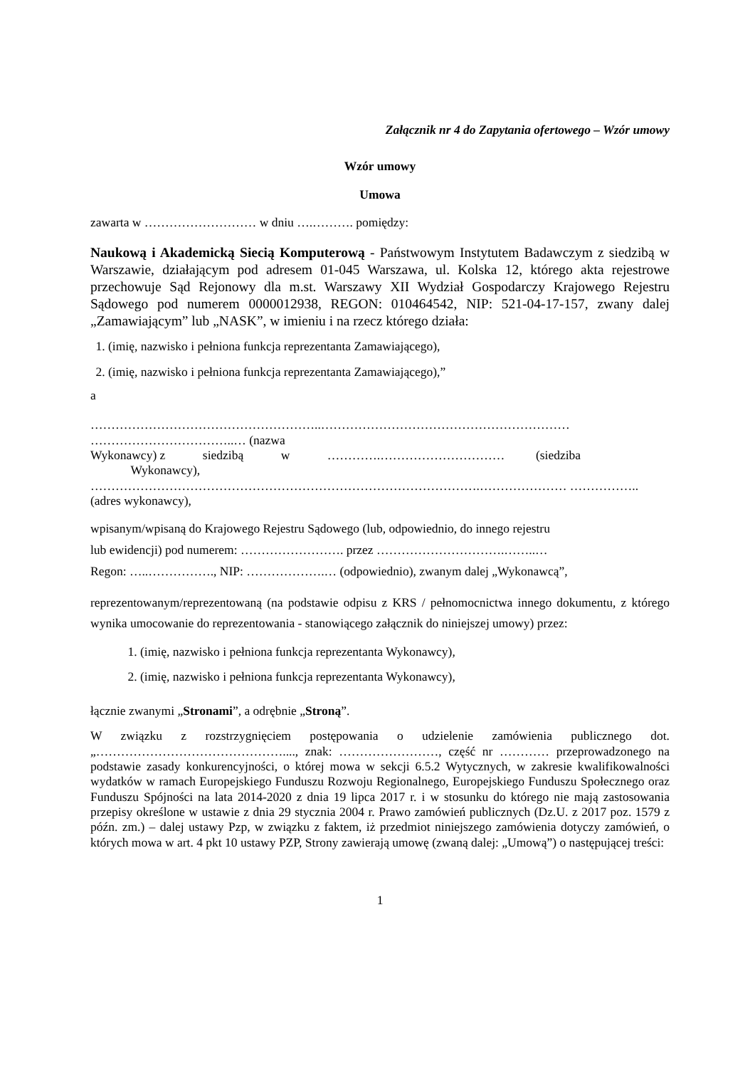Załącznik nr 4 do Zapytania ofertowego – Wzór umowy
Wzór umowy
Umowa
zawarta w ……………………… w dniu ….………. pomiędzy:
Naukową i Akademicką Siecią Komputerową - Państwowym Instytutem Badawczym z siedzibą w Warszawie, działającym pod adresem 01-045 Warszawa, ul. Kolska 12, którego akta rejestrowe przechowuje Sąd Rejonowy dla m.st. Warszawy XII Wydział Gospodarczy Krajowego Rejestru Sądowego pod numerem 0000012938, REGON: 010464542, NIP: 521-04-17-157, zwany dalej „Zamawiającym” lub „NASK”, w imieniu i na rzecz którego działa:
1. (imię, nazwisko i pełniona funkcja reprezentanta Zamawiającego),
2. (imię, nazwisko i pełniona funkcja reprezentanta Zamawiającego),”
a
………………………………………………..…………………………………………………… ……………………………..… (nazwa
Wykonawcy) z siedzibą w ………….………………………… (siedziba
Wykonawcy),
………………………………………………………………………………….………………… …………….. (adres wykonawcy),
wpisanym/wpisaną do Krajowego Rejestru Sądowego (lub, odpowiednio, do innego rejestru
lub ewidencji) pod numerem: ……………………. przez ………………………….……..…
Regon: …..……………., NIP: ……………….… (odpowiednio), zwanym dalej „Wykonawcą”,
reprezentowanym/reprezentowaną (na podstawie odpisu z KRS / pełnomocnictwa innego dokumentu, z którego wynika umocowanie do reprezentowania - stanowiącego załącznik do niniejszej umowy) przez:
1. (imię, nazwisko i pełniona funkcja reprezentanta Wykonawcy),
2. (imię, nazwisko i pełniona funkcja reprezentanta Wykonawcy),
łącznie zwanymi „Stronami”, a odrębnie „Stroną”.
W związku z rozstrzygnięciem postępowania o udzielenie zamówienia publicznego dot. „………………………………………...., znak: ……………………, część nr ………… przeprowadzonego na podstawie zasady konkurencyjności, o której mowa w sekcji 6.5.2 Wytycznych, w zakresie kwalifikowalności wydatków w ramach Europejskiego Funduszu Rozwoju Regionalnego, Europejskiego Funduszu Społecznego oraz Funduszu Spójności na lata 2014-2020 z dnia 19 lipca 2017 r. i w stosunku do którego nie mają zastosowania przepisy określone w ustawie z dnia 29 stycznia 2004 r. Prawo zamówień publicznych (Dz.U. z 2017 poz. 1579 z późn. zm.) – dalej ustawy Pzp, w związku z faktem, iż przedmiot niniejszego zamówienia dotyczy zamówień, o których mowa w art. 4 pkt 10 ustawy PZP, Strony zawierają umowę (zwaną dalej: „Umową”) o następującej treści:
1